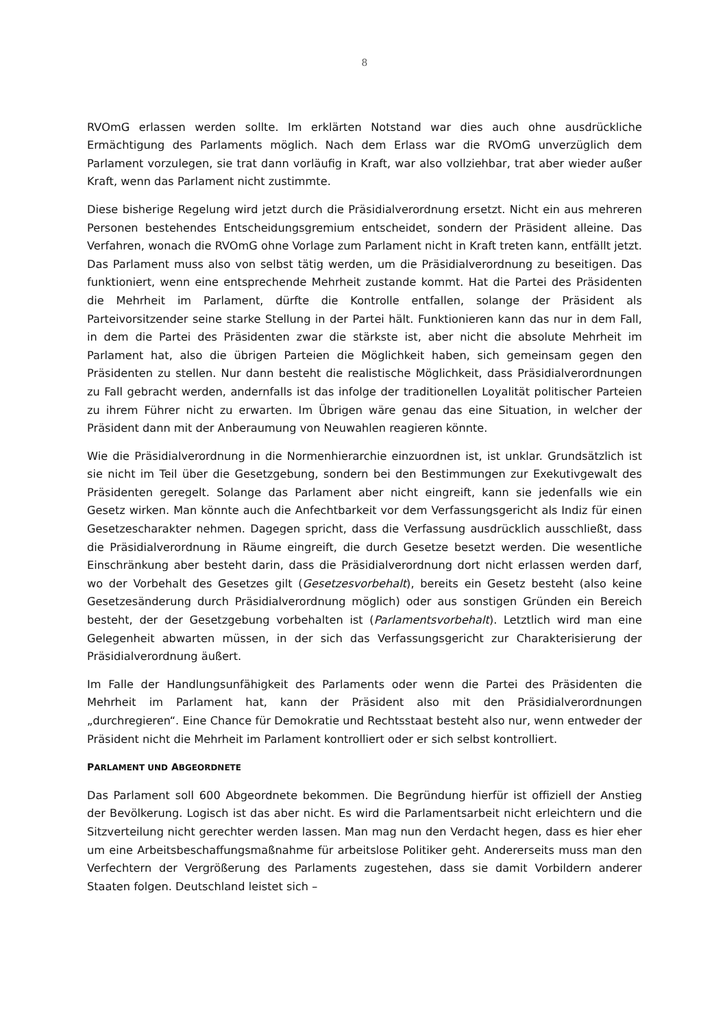8
RVOmG erlassen werden sollte. Im erklärten Notstand war dies auch ohne ausdrückliche Ermächtigung des Parlaments möglich. Nach dem Erlass war die RVOmG unverzüglich dem Parlament vorzulegen, sie trat dann vorläufig in Kraft, war also vollziehbar, trat aber wieder außer Kraft, wenn das Parlament nicht zustimmte.
Diese bisherige Regelung wird jetzt durch die Präsidialverordnung ersetzt. Nicht ein aus mehreren Personen bestehendes Entscheidungsgremium entscheidet, sondern der Präsident alleine. Das Verfahren, wonach die RVOmG ohne Vorlage zum Parlament nicht in Kraft treten kann, entfällt jetzt. Das Parlament muss also von selbst tätig werden, um die Präsidialverordnung zu beseitigen. Das funktioniert, wenn eine entsprechende Mehrheit zustande kommt. Hat die Partei des Präsidenten die Mehrheit im Parlament, dürfte die Kontrolle entfallen, solange der Präsident als Parteivorsitzender seine starke Stellung in der Partei hält. Funktionieren kann das nur in dem Fall, in dem die Partei des Präsidenten zwar die stärkste ist, aber nicht die absolute Mehrheit im Parlament hat, also die übrigen Parteien die Möglichkeit haben, sich gemeinsam gegen den Präsidenten zu stellen. Nur dann besteht die realistische Möglichkeit, dass Präsidialverordnungen zu Fall gebracht werden, andernfalls ist das infolge der traditionellen Loyalität politischer Parteien zu ihrem Führer nicht zu erwarten. Im Übrigen wäre genau das eine Situation, in welcher der Präsident dann mit der Anberaumung von Neuwahlen reagieren könnte.
Wie die Präsidialverordnung in die Normenhierarchie einzuordnen ist, ist unklar. Grundsätzlich ist sie nicht im Teil über die Gesetzgebung, sondern bei den Bestimmungen zur Exekutivgewalt des Präsidenten geregelt. Solange das Parlament aber nicht eingreift, kann sie jedenfalls wie ein Gesetz wirken. Man könnte auch die Anfechtbarkeit vor dem Verfassungsgericht als Indiz für einen Gesetzescharakter nehmen. Dagegen spricht, dass die Verfassung ausdrücklich ausschließt, dass die Präsidialverordnung in Räume eingreift, die durch Gesetze besetzt werden. Die wesentliche Einschränkung aber besteht darin, dass die Präsidialverordnung dort nicht erlassen werden darf, wo der Vorbehalt des Gesetzes gilt (Gesetzesvorbehalt), bereits ein Gesetz besteht (also keine Gesetzesänderung durch Präsidialverordnung möglich) oder aus sonstigen Gründen ein Bereich besteht, der der Gesetzgebung vorbehalten ist (Parlamentsvorbehalt). Letztlich wird man eine Gelegenheit abwarten müssen, in der sich das Verfassungsgericht zur Charakterisierung der Präsidialverordnung äußert.
Im Falle der Handlungsunfähigkeit des Parlaments oder wenn die Partei des Präsidenten die Mehrheit im Parlament hat, kann der Präsident also mit den Präsidialverordnungen „durchregieren“. Eine Chance für Demokratie und Rechtsstaat besteht also nur, wenn entweder der Präsident nicht die Mehrheit im Parlament kontrolliert oder er sich selbst kontrolliert.
PARLAMENT UND ABGEORDNETE
Das Parlament soll 600 Abgeordnete bekommen. Die Begründung hierfür ist offiziell der Anstieg der Bevölkerung. Logisch ist das aber nicht. Es wird die Parlamentsarbeit nicht erleichtern und die Sitzverteilung nicht gerechter werden lassen. Man mag nun den Verdacht hegen, dass es hier eher um eine Arbeitsbeschaffungsmaßnahme für arbeitslose Politiker geht. Andererseits muss man den Verfechtern der Vergrößerung des Parlaments zugestehen, dass sie damit Vorbildern anderer Staaten folgen. Deutschland leistet sich –